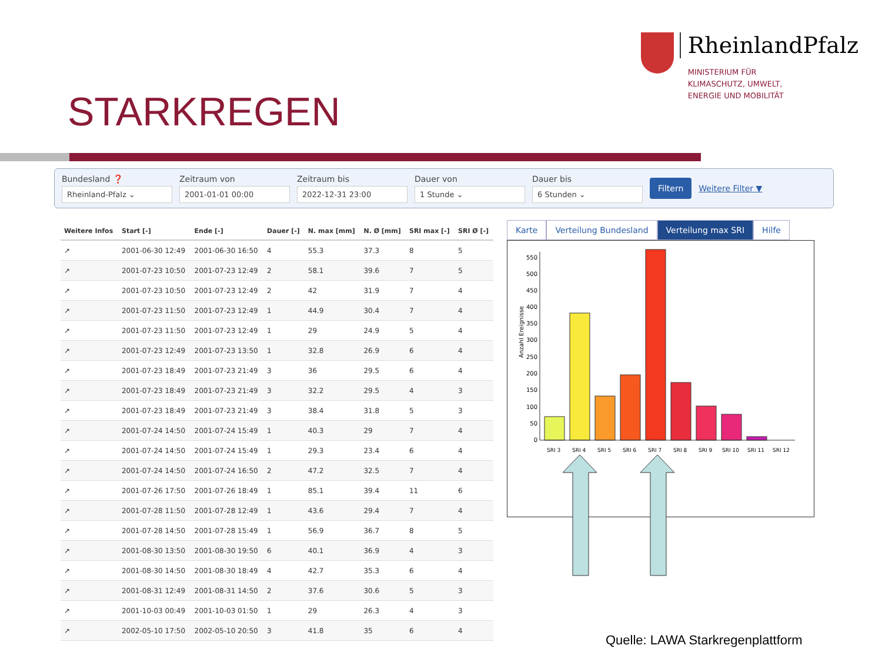STARKREGEN
RheinlandPfalz
MINISTERIUM FÜR
KLIMASCHUTZ, UMWELT,
ENERGIE UND MOBILITÄT
Bundesland ❓
Rheinland-Pfalz ⌄
Zeitraum von
2001-01-01 00:00
Zeitraum bis
2022-12-31 23:00
Dauer von
1 Stunde ⌄
Dauer bis
6 Stunden ⌄
Filtern Weitere Filter ▼
| Weitere Infos | Start [-] | Ende [-] | Dauer [-] | N. max [mm] | N. Ø [mm] | SRI max [-] | SRI Ø [-] |
| --- | --- | --- | --- | --- | --- | --- | --- |
| ↗ | 2001-06-30 12:49 | 2001-06-30 16:50 | 4 | 55.3 | 37.3 | 8 | 5 |
| ↗ | 2001-07-23 10:50 | 2001-07-23 12:49 | 2 | 58.1 | 39.6 | 7 | 5 |
| ↗ | 2001-07-23 10:50 | 2001-07-23 12:49 | 2 | 42 | 31.9 | 7 | 4 |
| ↗ | 2001-07-23 11:50 | 2001-07-23 12:49 | 1 | 44.9 | 30.4 | 7 | 4 |
| ↗ | 2001-07-23 11:50 | 2001-07-23 12:49 | 1 | 29 | 24.9 | 5 | 4 |
| ↗ | 2001-07-23 12:49 | 2001-07-23 13:50 | 1 | 32.8 | 26.9 | 6 | 4 |
| ↗ | 2001-07-23 18:49 | 2001-07-23 21:49 | 3 | 36 | 29.5 | 6 | 4 |
| ↗ | 2001-07-23 18:49 | 2001-07-23 21:49 | 3 | 32.2 | 29.5 | 4 | 3 |
| ↗ | 2001-07-23 18:49 | 2001-07-23 21:49 | 3 | 38.4 | 31.8 | 5 | 3 |
| ↗ | 2001-07-24 14:50 | 2001-07-24 15:49 | 1 | 40.3 | 29 | 7 | 4 |
| ↗ | 2001-07-24 14:50 | 2001-07-24 15:49 | 1 | 29.3 | 23.4 | 6 | 4 |
| ↗ | 2001-07-24 14:50 | 2001-07-24 16:50 | 2 | 47.2 | 32.5 | 7 | 4 |
| ↗ | 2001-07-26 17:50 | 2001-07-26 18:49 | 1 | 85.1 | 39.4 | 11 | 6 |
| ↗ | 2001-07-28 11:50 | 2001-07-28 12:49 | 1 | 43.6 | 29.4 | 7 | 4 |
| ↗ | 2001-07-28 14:50 | 2001-07-28 15:49 | 1 | 56.9 | 36.7 | 8 | 5 |
| ↗ | 2001-08-30 13:50 | 2001-08-30 19:50 | 6 | 40.1 | 36.9 | 4 | 3 |
| ↗ | 2001-08-30 14:50 | 2001-08-30 18:49 | 4 | 42.7 | 35.3 | 6 | 4 |
| ↗ | 2001-08-31 12:49 | 2001-08-31 14:50 | 2 | 37.6 | 30.6 | 5 | 3 |
| ↗ | 2001-10-03 00:49 | 2001-10-03 01:50 | 1 | 29 | 26.3 | 4 | 3 |
| ↗ | 2002-05-10 17:50 | 2002-05-10 20:50 | 3 | 41.8 | 35 | 6 | 4 |
Karte Verteilung Bundesland Verteilung max SRI Hilfe
Anzahl Ereignisse
0
50
100
150
200
250
300
350
400
450
500
550
SRI 3
SRI 4
SRI 5
SRI 6
SRI 7
SRI 8
SRI 9
SRI 10
SRI 11
SRI 12
Quelle: LAWA Starkregenplattform